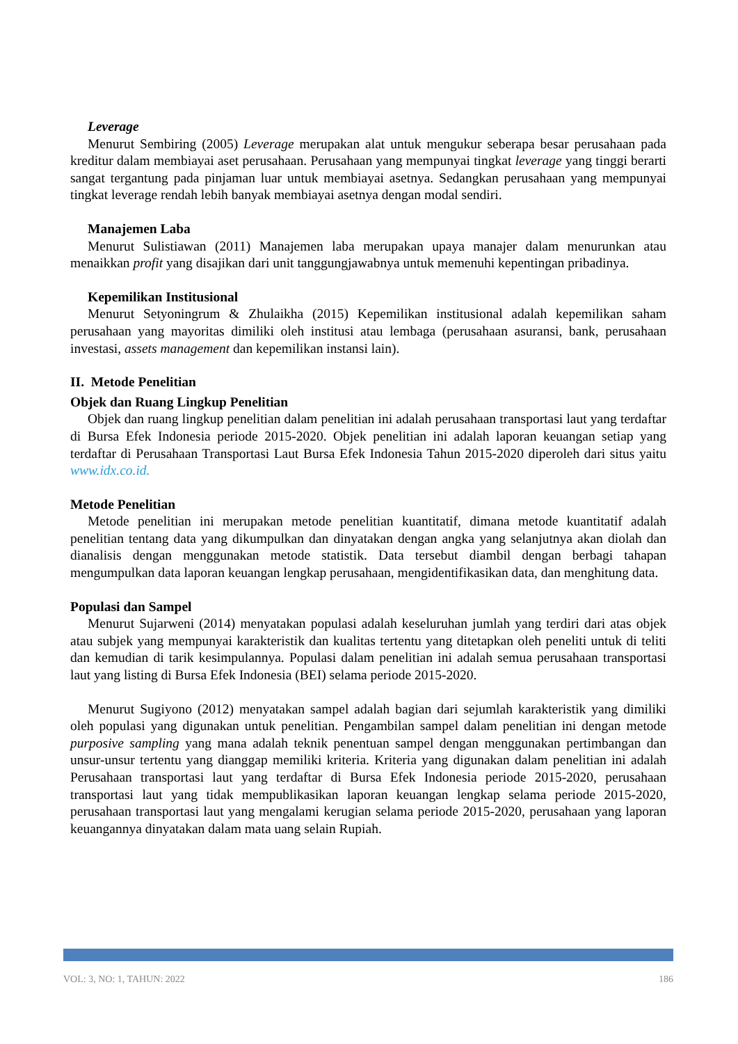Leverage
Menurut Sembiring (2005) Leverage merupakan alat untuk mengukur seberapa besar perusahaan pada kreditur dalam membiayai aset perusahaan. Perusahaan yang mempunyai tingkat leverage yang tinggi berarti sangat tergantung pada pinjaman luar untuk membiayai asetnya. Sedangkan perusahaan yang mempunyai tingkat leverage rendah lebih banyak membiayai asetnya dengan modal sendiri.
Manajemen Laba
Menurut Sulistiawan (2011) Manajemen laba merupakan upaya manajer dalam menurunkan atau menaikkan profit yang disajikan dari unit tanggungjawabnya untuk memenuhi kepentingan pribadinya.
Kepemilikan Institusional
Menurut Setyoningrum & Zhulaikha (2015) Kepemilikan institusional adalah kepemilikan saham perusahaan yang mayoritas dimiliki oleh institusi atau lembaga (perusahaan asuransi, bank, perusahaan investasi, assets management dan kepemilikan instansi lain).
II. Metode Penelitian
Objek dan Ruang Lingkup Penelitian
Objek dan ruang lingkup penelitian dalam penelitian ini adalah perusahaan transportasi laut yang terdaftar di Bursa Efek Indonesia periode 2015-2020. Objek penelitian ini adalah laporan keuangan setiap yang terdaftar di Perusahaan Transportasi Laut Bursa Efek Indonesia Tahun 2015-2020 diperoleh dari situs yaitu www.idx.co.id.
Metode Penelitian
Metode penelitian ini merupakan metode penelitian kuantitatif, dimana metode kuantitatif adalah penelitian tentang data yang dikumpulkan dan dinyatakan dengan angka yang selanjutnya akan diolah dan dianalisis dengan menggunakan metode statistik. Data tersebut diambil dengan berbagi tahapan mengumpulkan data laporan keuangan lengkap perusahaan, mengidentifikasikan data, dan menghitung data.
Populasi dan Sampel
Menurut Sujarweni (2014) menyatakan populasi adalah keseluruhan jumlah yang terdiri dari atas objek atau subjek yang mempunyai karakteristik dan kualitas tertentu yang ditetapkan oleh peneliti untuk di teliti dan kemudian di tarik kesimpulannya. Populasi dalam penelitian ini adalah semua perusahaan transportasi laut yang listing di Bursa Efek Indonesia (BEI) selama periode 2015-2020.
Menurut Sugiyono (2012) menyatakan sampel adalah bagian dari sejumlah karakteristik yang dimiliki oleh populasi yang digunakan untuk penelitian. Pengambilan sampel dalam penelitian ini dengan metode purposive sampling yang mana adalah teknik penentuan sampel dengan menggunakan pertimbangan dan unsur-unsur tertentu yang dianggap memiliki kriteria. Kriteria yang digunakan dalam penelitian ini adalah Perusahaan transportasi laut yang terdaftar di Bursa Efek Indonesia periode 2015-2020, perusahaan transportasi laut yang tidak mempublikasikan laporan keuangan lengkap selama periode 2015-2020, perusahaan transportasi laut yang mengalami kerugian selama periode 2015-2020, perusahaan yang laporan keuangannya dinyatakan dalam mata uang selain Rupiah.
VOL: 3, NO: 1, TAHUN: 2022 186